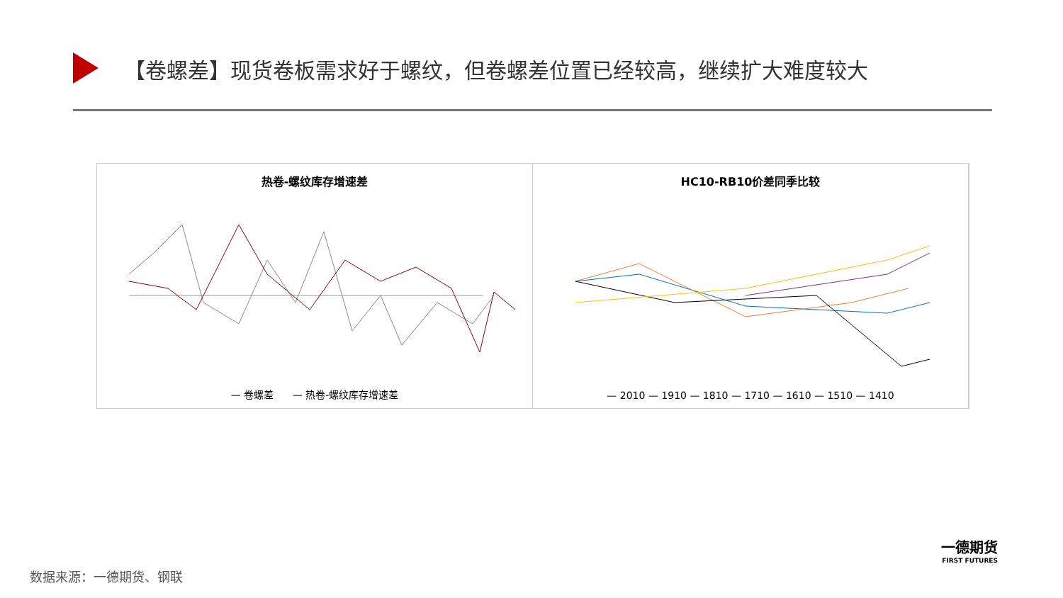【卷螺差】现货卷板需求好于螺纹，但卷螺差位置已经较高，继续扩大难度较大
热卷-螺纹库存增速差
— 卷螺差 — 热卷-螺纹库存增速差
HC10-RB10价差同季比较
— 2010 — 1910 — 1810 — 1710 — 1610 — 1510 — 1410
一德期货
FIRST FUTURES
数据来源：一德期货、钢联